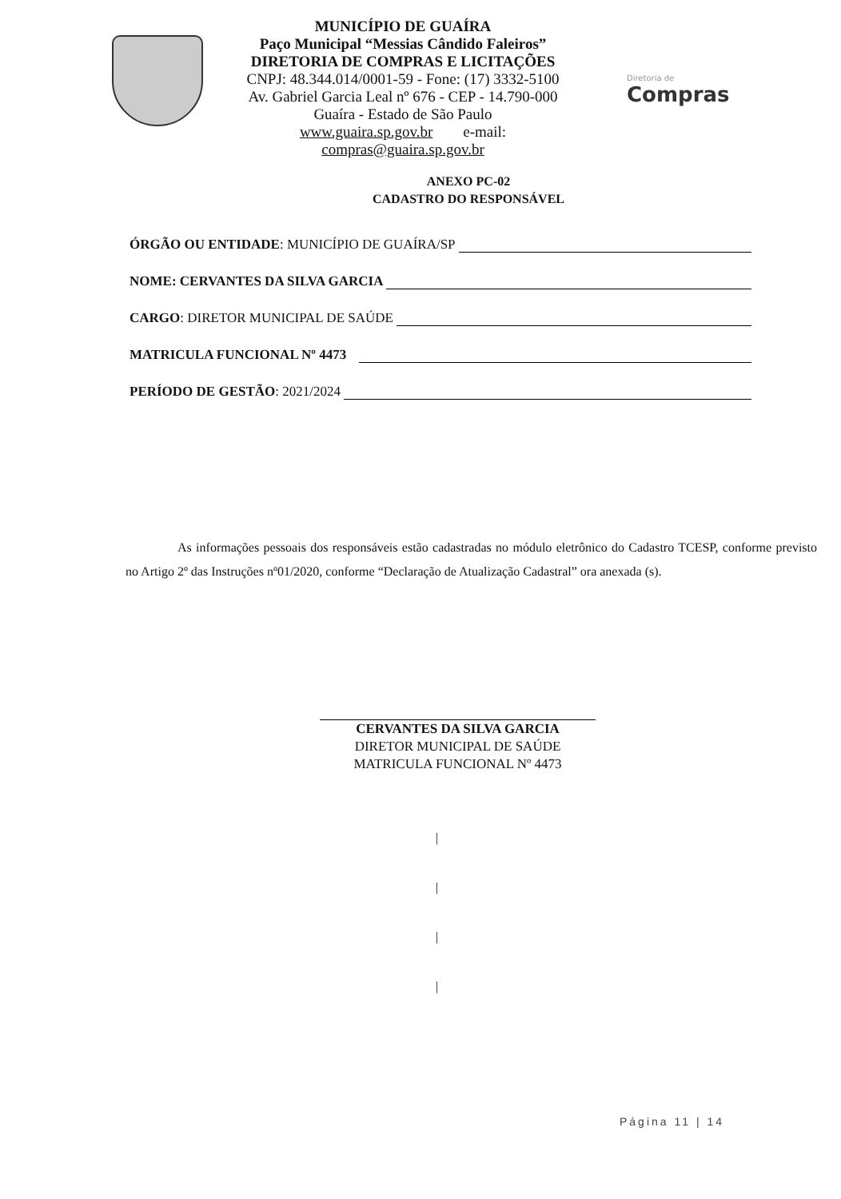MUNICÍPIO DE GUAÍRA
Paço Municipal “Messias Cândido Faleiros”
DIRETORIA DE COMPRAS E LICITAÇÕES
CNPJ: 48.344.014/0001-59 - Fone: (17) 3332-5100
Av. Gabriel Garcia Leal nº 676 - CEP - 14.790-000
Guaíra - Estado de São Paulo
www.guaira.sp.gov.br e-mail: compras@guaira.sp.gov.br
Diretoria de
Compras
ANEXO PC-02
CADASTRO DO RESPONSÁVEL
ÓRGÃO OU ENTIDADE: MUNICÍPIO DE GUAÍRA/SP
NOME: CERVANTES DA SILVA GARCIA
CARGO: DIRETOR MUNICIPAL DE SAÚDE
MATRICULA FUNCIONAL Nº 4473
PERÍODO DE GESTÃO: 2021/2024
As informações pessoais dos responsáveis estão cadastradas no módulo eletrônico do Cadastro TCESP, conforme previsto no Artigo 2º das Instruções nº01/2020, conforme “Declaração de Atualização Cadastral” ora anexada (s).
CERVANTES DA SILVA GARCIA
DIRETOR MUNICIPAL DE SAÚDE
MATRICULA FUNCIONAL Nº 4473
|
|
|
|
Página 11 | 14